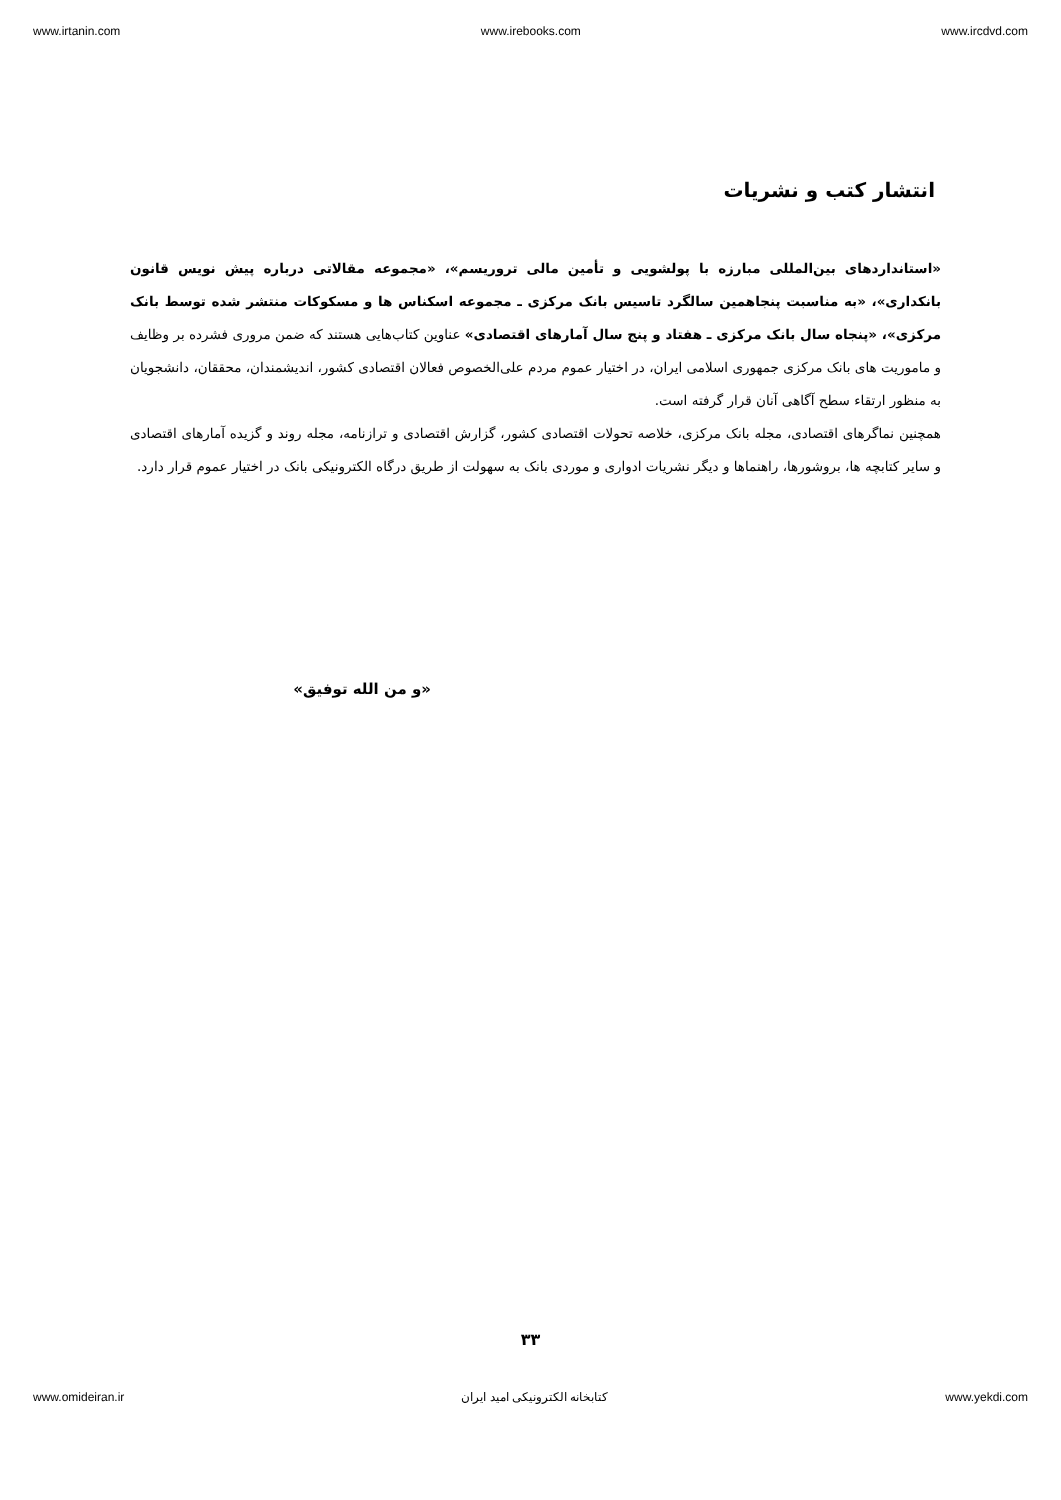www.irtanin.com www.irebooks.com www.ircdvd.com
انتشار کتب و نشریات
«استانداردهای بین‌المللی مبارزه با پولشویی و تأمین مالی تروریسم»، «مجموعه مقالاتی درباره پیش نویس قانون بانکداری»، «به مناسبت پنجاهمین سالگرد تاسیس بانک مرکزی ـ مجموعه اسکناس ها و مسکوکات منتشر شده توسط بانک مرکزی»، «پنجاه سال بانک مرکزی ـ هفتاد و پنج سال آمارهای اقتصادی» عناوین کتاب‌هایی هستند که ضمن مروری فشرده بر وظایف و ماموریت های بانک مرکزی جمهوری اسلامی ایران، در اختیار عموم مردم علی‌الخصوص فعالان اقتصادی کشور، اندیشمندان، محققان، دانشجویان به منظور ارتقاء سطح آگاهی آنان قرار گرفته است.
همچنین نماگرهای اقتصادی، مجله بانک مرکزی، خلاصه تحولات اقتصادی کشور، گزارش اقتصادی و ترازنامه، مجله روند و گزیده آمارهای اقتصادی و سایر کتابچه ها، بروشورها، راهنماها و دیگر نشریات ادواری و موردی بانک به سهولت از طریق درگاه الکترونیکی بانک در اختیار عموم قرار دارد.
«و من الله توفیق»
۳۳
www.omideiran.ir کتابخانه الکترونیکی امید ایران www.yekdi.com